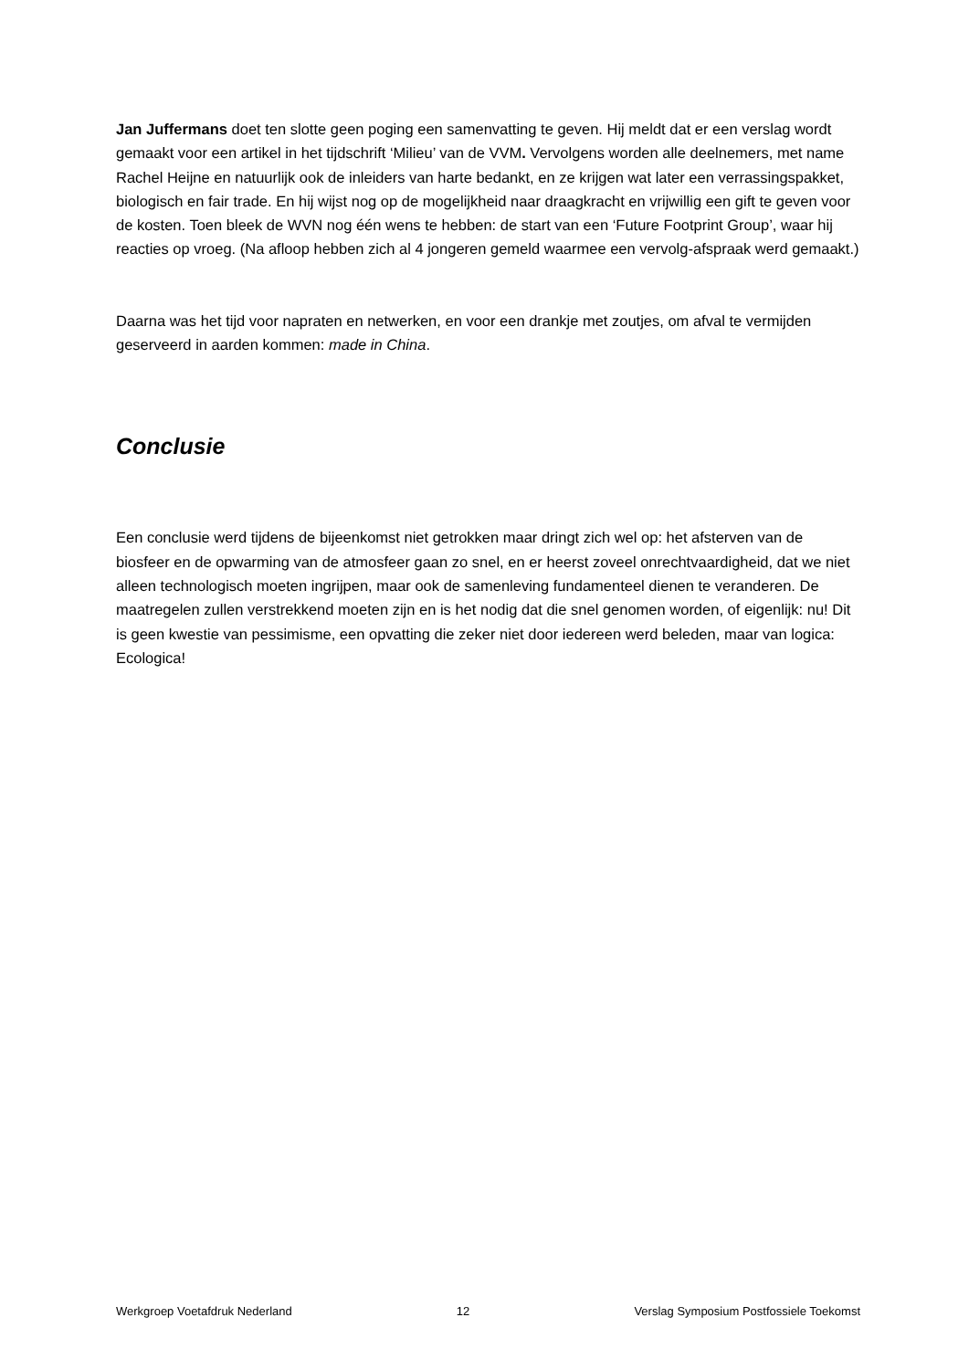Jan Juffermans doet ten slotte geen poging een samenvatting te geven. Hij meldt dat er een verslag wordt gemaakt voor een artikel in het tijdschrift ‘Milieu’ van de VVM. Vervolgens worden alle deelnemers, met name Rachel Heijne en natuurlijk ook de inleiders van harte bedankt, en ze krijgen wat later een verrassingspakket, biologisch en fair trade. En hij wijst nog op de mogelijkheid naar draagkracht en vrijwillig een gift te geven voor de kosten. Toen bleek de WVN nog één wens te hebben: de start van een ‘Future Footprint Group’, waar hij reacties op vroeg. (Na afloop hebben zich al 4 jongeren gemeld waarmee een vervolg-afspraak werd gemaakt.)
Daarna was het tijd voor napraten en netwerken, en voor een drankje met zoutjes, om afval te vermijden geserveerd in aarden kommen: made in China.
Conclusie
Een conclusie werd tijdens de bijeenkomst niet getrokken maar dringt zich wel op: het afsterven van de biosfeer en de opwarming van de atmosfeer gaan zo snel, en er heerst zoveel onrechtvaardigheid, dat we niet alleen technologisch moeten ingrijpen, maar ook de samenleving fundamenteel dienen te veranderen. De maatregelen zullen verstrekkend moeten zijn en is het nodig dat die snel genomen worden, of eigenlijk: nu! Dit is geen kwestie van pessimisme, een opvatting die zeker niet door iedereen werd beleden, maar van logica: Ecologica!
Werkgroep Voetafdruk Nederland 12 Verslag Symposium Postfossiele Toekomst